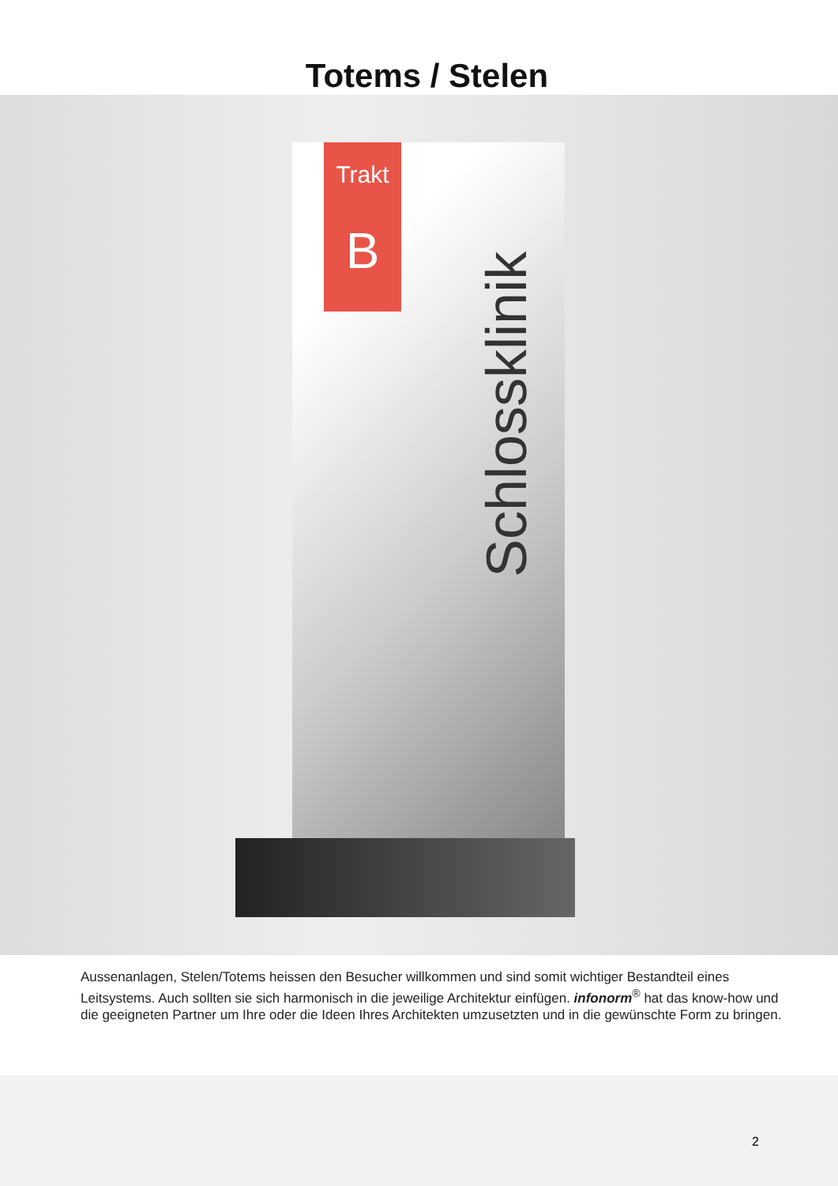Totems / Stelen
Trakt
B
Schlossklinik
Aussenanlagen, Stelen/Totems heissen den Besucher willkommen und sind somit wichtiger Bestandteil eines Leitsystems. Auch sollten sie sich harmonisch in die jeweilige Architektur einfügen. infonorm<sup>®</sup> hat das know-how und die geeigneten Partner um Ihre oder die Ideen Ihres Architekten umzusetzten und in die gewünschte Form zu bringen.
2